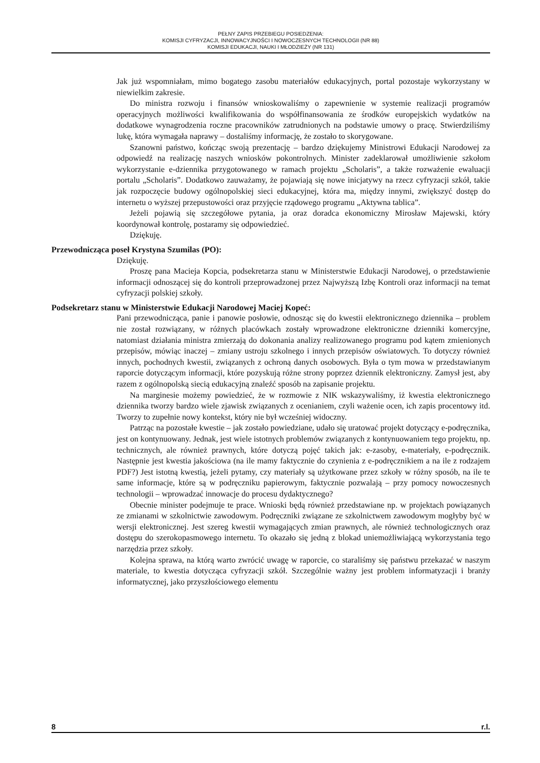PEŁNY ZAPIS PRZEBIEGU POSIEDZENIA:
KOMISJI CYFRYZACJI, INNOWACYJNOŚCI I NOWOCZESNYCH TECHNOLOGII (NR 88)
KOMISJI EDUKACJI, NAUKI I MŁODZIEŻY (NR 131)
Jak już wspomniałam, mimo bogatego zasobu materiałów edukacyjnych, portal pozostaje wykorzystany w niewielkim zakresie.
Do ministra rozwoju i finansów wnioskowaliśmy o zapewnienie w systemie realizacji programów operacyjnych możliwości kwalifikowania do współfinansowania ze środków europejskich wydatków na dodatkowe wynagrodzenia roczne pracowników zatrudnionych na podstawie umowy o pracę. Stwierdziliśmy lukę, która wymagała naprawy – dostaliśmy informację, że zostało to skorygowane.
Szanowni państwo, kończąc swoją prezentację – bardzo dziękujemy Ministrowi Edukacji Narodowej za odpowiedź na realizację naszych wniosków pokontrolnych. Minister zadeklarował umożliwienie szkołom wykorzystanie e-dziennika przygotowanego w ramach projektu „Scholaris”, a także rozważenie ewaluacji portalu „Scholaris”. Dodatkowo zauważamy, że pojawiają się nowe inicjatywy na rzecz cyfryzacji szkół, takie jak rozpoczęcie budowy ogólnopolskiej sieci edukacyjnej, która ma, między innymi, zwiększyć dostęp do internetu o wyższej przepustowości oraz przyjęcie rządowego programu „Aktywna tablica”.
Jeżeli pojawią się szczegółowe pytania, ja oraz doradca ekonomiczny Mirosław Majewski, który koordynował kontrolę, postaramy się odpowiedzieć.
Dziękuję.
Przewodnicząca poseł Krystyna Szumilas (PO):
Dziękuję.
Proszę pana Macieja Kopcia, podsekretarza stanu w Ministerstwie Edukacji Narodowej, o przedstawienie informacji odnoszącej się do kontroli przeprowadzonej przez Najwyższą Izbę Kontroli oraz informacji na temat cyfryzacji polskiej szkoły.
Podsekretarz stanu w Ministerstwie Edukacji Narodowej Maciej Kopeć:
Pani przewodnicząca, panie i panowie posłowie, odnosząc się do kwestii elektronicznego dziennika – problem nie został rozwiązany, w różnych placówkach zostały wprowadzone elektroniczne dzienniki komercyjne, natomiast działania ministra zmierzają do dokonania analizy realizowanego programu pod kątem zmienionych przepisów, mówiąc inaczej – zmiany ustroju szkolnego i innych przepisów oświatowych. To dotyczy również innych, pochodnych kwestii, związanych z ochroną danych osobowych. Była o tym mowa w przedstawianym raporcie dotyczącym informacji, które pozyskują różne strony poprzez dziennik elektroniczny. Zamysł jest, aby razem z ogólnopolską siecią edukacyjną znaleźć sposób na zapisanie projektu.
Na marginesie możemy powiedzieć, że w rozmowie z NIK wskazywaliśmy, iż kwestia elektronicznego dziennika tworzy bardzo wiele zjawisk związanych z ocenianiem, czyli ważenie ocen, ich zapis procentowy itd. Tworzy to zupełnie nowy kontekst, który nie był wcześniej widoczny.
Patrząc na pozostałe kwestie – jak zostało powiedziane, udało się uratować projekt dotyczący e-podręcznika, jest on kontynuowany. Jednak, jest wiele istotnych problemów związanych z kontynuowaniem tego projektu, np. technicznych, ale również prawnych, które dotyczą pojęć takich jak: e-zasoby, e-materiały, e-podręcznik. Następnie jest kwestia jakościowa (na ile mamy faktycznie do czynienia z e-podręcznikiem a na ile z rodzajem PDF?) Jest istotną kwestią, jeżeli pytamy, czy materiały są użytkowane przez szkoły w różny sposób, na ile te same informacje, które są w podręczniku papierowym, faktycznie pozwalają – przy pomocy nowoczesnych technologii – wprowadzać innowacje do procesu dydaktycznego?
Obecnie minister podejmuje te prace. Wnioski będą również przedstawiane np. w projektach powiązanych ze zmianami w szkolnictwie zawodowym. Podręczniki związane ze szkolnictwem zawodowym mogłyby być w wersji elektronicznej. Jest szereg kwestii wymagających zmian prawnych, ale również technologicznych oraz dostępu do szerokopasmowego internetu. To okazało się jedną z blokad uniemożliwiającą wykorzystania tego narzędzia przez szkoły.
Kolejna sprawa, na którą warto zwrócić uwagę w raporcie, co staraliśmy się państwu przekazać w naszym materiale, to kwestia dotycząca cyfryzacji szkół. Szczególnie ważny jest problem informatyzacji i branży informatycznej, jako przyszłościowego elementu
8 r.l.